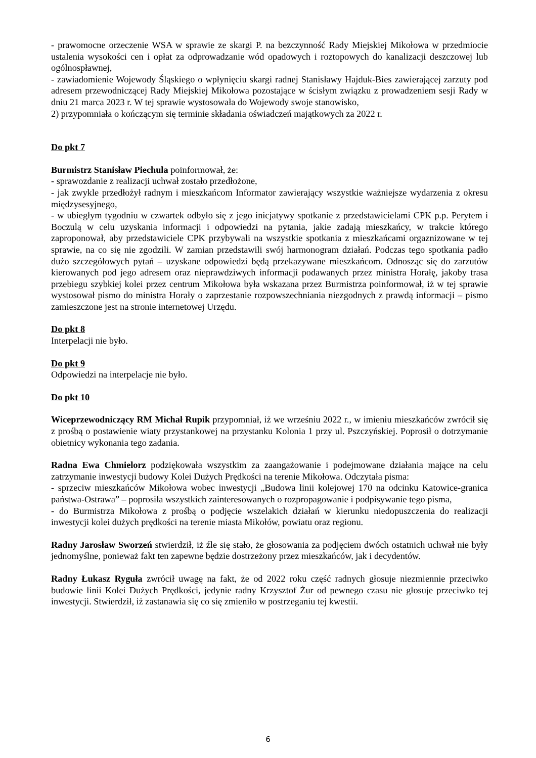- prawomocne orzeczenie WSA w sprawie ze skargi P. na bezczynność Rady Miejskiej Mikołowa w przedmiocie ustalenia wysokości cen i opłat za odprowadzanie wód opadowych i roztopowych do kanalizacji deszczowej lub ogólnospławnej,
- zawiadomienie Wojewody Śląskiego o wpłynięciu skargi radnej Stanisławy Hajduk-Bies zawierającej zarzuty pod adresem przewodniczącej Rady Miejskiej Mikołowa pozostające w ścisłym związku z prowadzeniem sesji Rady w dniu 21 marca 2023 r. W tej sprawie wystosowała do Wojewody swoje stanowisko,
2) przypomniała o kończącym się terminie składania oświadczeń majątkowych za 2022 r.
Do pkt 7
Burmistrz Stanisław Piechula poinformował, że:
- sprawozdanie z realizacji uchwał zostało przedłożone,
- jak zwykle przedłożył radnym i mieszkańcom Informator zawierający wszystkie ważniejsze wydarzenia z okresu międzysesyjnego,
- w ubiegłym tygodniu w czwartek odbyło się z jego inicjatywy spotkanie z przedstawicielami CPK p.p. Perytem i Boczulą w celu uzyskania informacji i odpowiedzi na pytania, jakie zadają mieszkańcy, w trakcie którego zaproponował, aby przedstawiciele CPK przybywali na wszystkie spotkania z mieszkańcami orgaznizowane w tej sprawie, na co się nie zgodzili. W zamian przedstawili swój harmonogram działań. Podczas tego spotkania padło dużo szczegółowych pytań – uzyskane odpowiedzi będą przekazywane mieszkańcom. Odnosząc się do zarzutów kierowanych pod jego adresem oraz nieprawdziwych informacji podawanych przez ministra Horałę, jakoby trasa przebiegu szybkiej kolei przez centrum Mikołowa była wskazana przez Burmistrza poinformował, iż w tej sprawie wystosował pismo do ministra Horały o zaprzestanie rozpowszechniania niezgodnych z prawdą informacji – pismo zamieszczone jest na stronie internetowej Urzędu.
Do pkt 8
Interpelacji nie było.
Do pkt 9
Odpowiedzi na interpelacje nie było.
Do pkt 10
Wiceprzewodniczący RM Michał Rupik przypomniał, iż we wrześniu 2022 r., w imieniu mieszkańców zwrócił się z prośbą o postawienie wiaty przystankowej na przystanku Kolonia 1 przy ul. Pszczyńskiej. Poprosił o dotrzymanie obietnicy wykonania tego zadania.
Radna Ewa Chmielorz podziękowała wszystkim za zaangażowanie i podejmowane działania mające na celu zatrzymanie inwestycji budowy Kolei Dużych Prędkości na terenie Mikołowa. Odczytała pisma:
- sprzeciw mieszkańców Mikołowa wobec inwestycji „Budowa linii kolejowej 170 na odcinku Katowice-granica państwa-Ostrawa” – poprosiła wszystkich zainteresowanych o rozpropagowanie i podpisywanie tego pisma,
- do Burmistrza Mikołowa z prośbą o podjęcie wszelakich działań w kierunku niedopuszczenia do realizacji inwestycji kolei dużych prędkości na terenie miasta Mikołów, powiatu oraz regionu.
Radny Jarosław Sworzeń stwierdził, iż źle się stało, że głosowania za podjęciem dwóch ostatnich uchwał nie były jednomyślne, ponieważ fakt ten zapewne będzie dostrzeżony przez mieszkańców, jak i decydentów.
Radny Łukasz Ryguła zwrócił uwagę na fakt, że od 2022 roku część radnych głosuje niezmiennie przeciwko budowie linii Kolei Dużych Prędkości, jedynie radny Krzysztof Żur od pewnego czasu nie głosuje przeciwko tej inwestycji. Stwierdził, iż zastanawia się co się zmieniło w postrzeganiu tej kwestii.
6